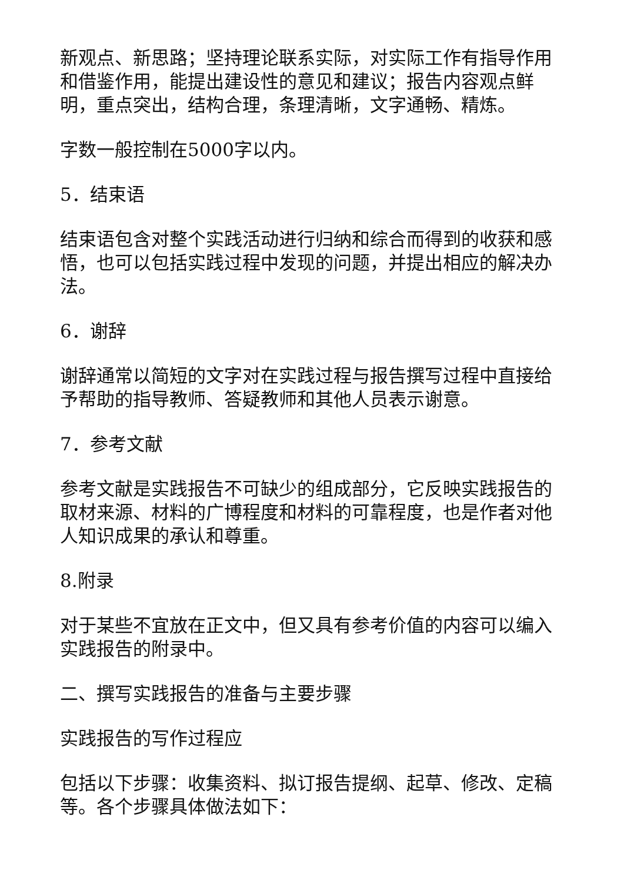新观点、新思路；坚持理论联系实际，对实际工作有指导作用和借鉴作用，能提出建设性的意见和建议；报告内容观点鲜明，重点突出，结构合理，条理清晰，文字通畅、精炼。
字数一般控制在5000字以内。
5．结束语
结束语包含对整个实践活动进行归纳和综合而得到的收获和感悟，也可以包括实践过程中发现的问题，并提出相应的解决办法。
6．谢辞
谢辞通常以简短的文字对在实践过程与报告撰写过程中直接给予帮助的指导教师、答疑教师和其他人员表示谢意。
7．参考文献
参考文献是实践报告不可缺少的组成部分，它反映实践报告的取材来源、材料的广博程度和材料的可靠程度，也是作者对他人知识成果的承认和尊重。
8.附录
对于某些不宜放在正文中，但又具有参考价值的内容可以编入实践报告的附录中。
二、撰写实践报告的准备与主要步骤
实践报告的写作过程应
包括以下步骤：收集资料、拟订报告提纲、起草、修改、定稿等。各个步骤具体做法如下：